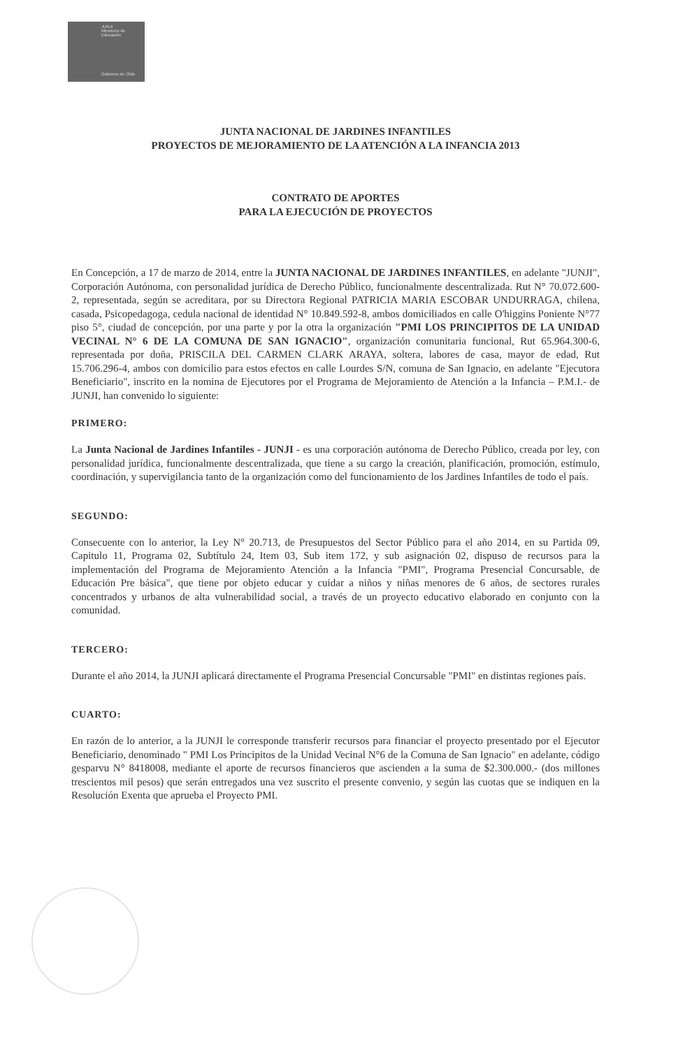JUNJI
Ministerio de Educación
Gobierno de Chile
JUNTA NACIONAL DE JARDINES INFANTILES
PROYECTOS DE MEJORAMIENTO DE LA ATENCIÓN A LA INFANCIA 2013
CONTRATO DE APORTES
PARA LA EJECUCIÓN DE PROYECTOS
En Concepción, a 17 de marzo de 2014, entre la JUNTA NACIONAL DE JARDINES INFANTILES, en adelante "JUNJI", Corporación Autónoma, con personalidad jurídica de Derecho Público, funcionalmente descentralizada. Rut N° 70.072.600-2, representada, según se acreditara, por su Directora Regional PATRICIA MARIA ESCOBAR UNDURRAGA, chilena, casada, Psicopedagoga, cedula nacional de identidad N° 10.849.592-8, ambos domiciliados en calle O'higgins Poniente N°77 piso 5°, ciudad de concepción, por una parte y por la otra la organización "PMI LOS PRINCIPITOS DE LA UNIDAD VECINAL N° 6 DE LA COMUNA DE SAN IGNACIO", organización comunitaria funcional, Rut 65.964.300-6, representada por doña, PRISCILA DEL CARMEN CLARK ARAYA, soltera, labores de casa, mayor de edad, Rut 15.706.296-4, ambos con domicilio para estos efectos en calle Lourdes S/N, comuna de San Ignacio, en adelante "Ejecutora Beneficiario", inscrito en la nomina de Ejecutores por el Programa de Mejoramiento de Atención a la Infancia – P.M.I.- de JUNJI, han convenido lo siguiente:
PRIMERO:
La Junta Nacional de Jardines Infantiles - JUNJI - es una corporación autónoma de Derecho Público, creada por ley, con personalidad jurídica, funcionalmente descentralizada, que tiene a su cargo la creación, planificación, promoción, estímulo, coordinación, y supervigilancia tanto de la organización como del funcionamiento de los Jardines Infantiles de todo el país.
SEGUNDO:
Consecuente con lo anterior, la Ley N° 20.713, de Presupuestos del Sector Público para el año 2014, en su Partida 09, Capitulo 11, Programa 02, Subtítulo 24, Item 03, Sub item 172, y sub asignación 02, dispuso de recursos para la implementación del Programa de Mejoramiento Atención a la Infancia "PMI", Programa Presencial Concursable, de Educación Pre básica", que tiene por objeto educar y cuidar a niños y niñas menores de 6 años, de sectores rurales concentrados y urbanos de alta vulnerabilidad social, a través de un proyecto educativo elaborado en conjunto con la comunidad.
TERCERO:
Durante el año 2014, la JUNJI aplicará directamente el Programa Presencial Concursable "PMI" en distintas regiones país.
CUARTO:
En razón de lo anterior, a la JUNJI le corresponde transferir recursos para financiar el proyecto presentado por el Ejecutor Beneficiario, denominado " PMI Los Principitos de la Unidad Vecinal N°6 de la Comuna de San Ignacio" en adelante, código gesparvu N° 8418008, mediante el aporte de recursos financieros que ascienden a la suma de $2.300.000.- (dos millones trescientos mil pesos) que serán entregados una vez suscrito el presente convenio, y según las cuotas que se indiquen en la Resolución Exenta que aprueba el Proyecto PMI.